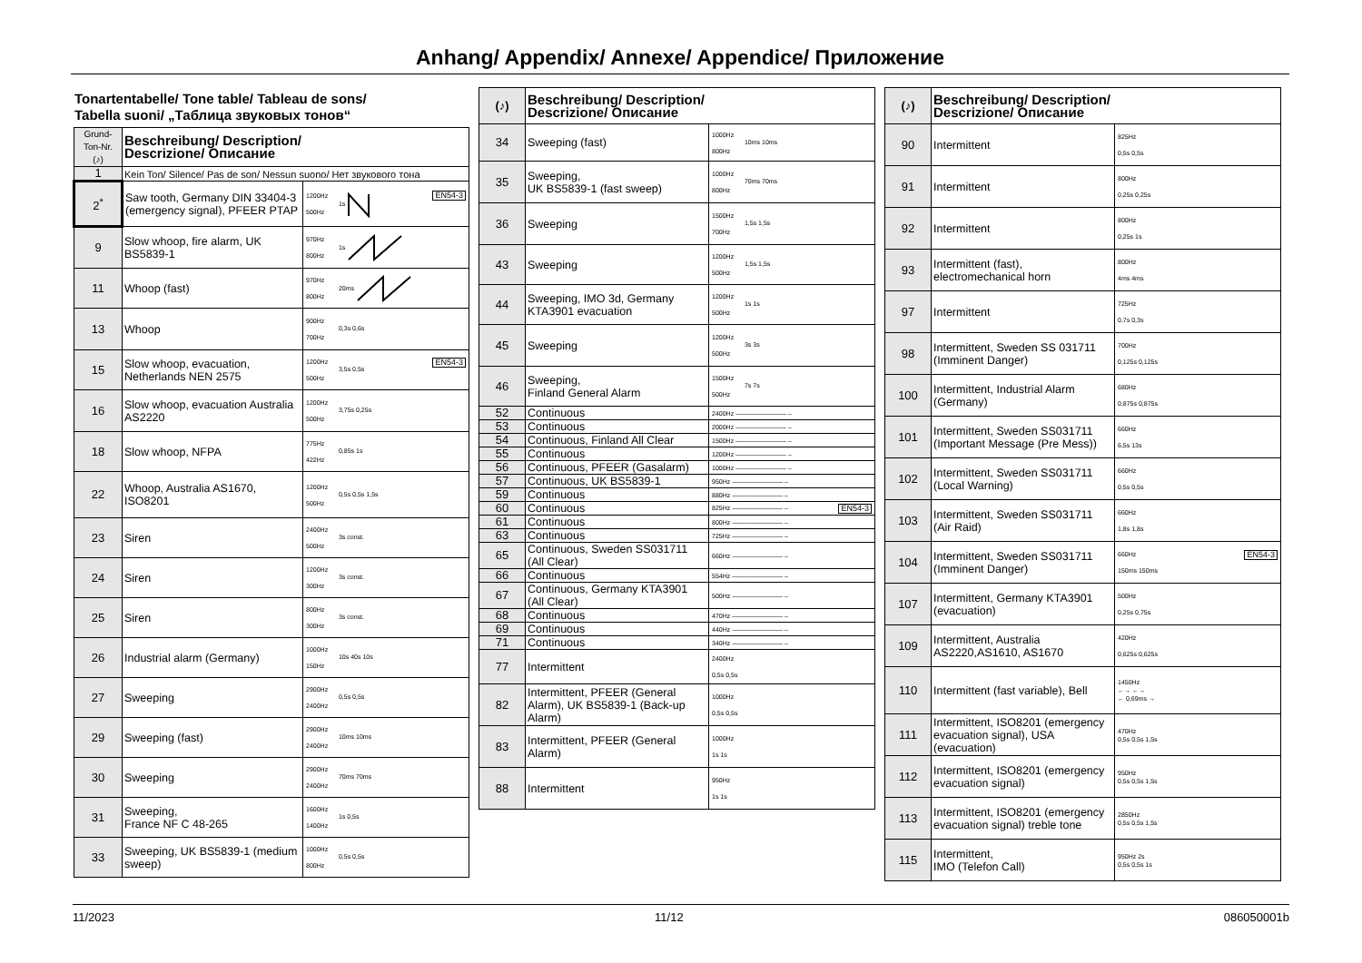Anhang/ Appendix/ Annexe/ Appendice/ Приложение
Tonartentabelle/ Tone table/ Tableau de sons/
Tabella suoni/ „Таблица звуковых тонов“
| Grund- Ton-Nr. (♪) | Beschreibung/ Description/ Descrizione/ Описание | |
| --- | --- | --- |
| 1 | Kein Ton/ Silence/ Pas de son/ Nessun suono/ Нет звукового тона | |
| 2<sup>*</sup> | Saw tooth, Germany DIN 33404-3 (emergency signal), PFEER PTAP | EN54-3 1200Hz 500Hz 1s |
| 9 | Slow whoop, fire alarm, UK BS5839-1 | 970Hz 800Hz 1s |
| 11 | Whoop (fast) | 970Hz 800Hz 20ms |
| 13 | Whoop | 900Hz 700Hz 0,3s 0,6s |
| 15 | Slow whoop, evacuation, Netherlands NEN 2575 | EN54-3 1200Hz 500Hz 3,5s 0,5s |
| 16 | Slow whoop, evacuation Australia AS2220 | 1200Hz 500Hz 3,75s 0,25s |
| 18 | Slow whoop, NFPA | 775Hz 422Hz 0,85s 1s |
| 22 | Whoop, Australia AS1670, ISO8201 | 1200Hz 500Hz 0,5s 0,5s 1,5s |
| 23 | Siren | 2400Hz 500Hz 3s const. |
| 24 | Siren | 1200Hz 300Hz 3s const. |
| 25 | Siren | 800Hz 300Hz 3s const. |
| 26 | Industrial alarm (Germany) | 1000Hz 150Hz 10s 40s 10s |
| 27 | Sweeping | 2900Hz 2400Hz 0,5s 0,5s |
| 29 | Sweeping (fast) | 2900Hz 2400Hz 10ms 10ms |
| 30 | Sweeping | 2900Hz 2400Hz 70ms 70ms |
| 31 | Sweeping, France NF C 48-265 | 1600Hz 1400Hz 1s 0,5s |
| 33 | Sweeping, UK BS5839-1 (medium sweep) | 1000Hz 800Hz 0,5s 0,5s |
| (♪) | Beschreibung/ Description/ Descrizione/ Описание | |
| --- | --- | --- |
| 34 | Sweeping (fast) | 1000Hz 800Hz 10ms 10ms |
| 35 | Sweeping, UK BS5839-1 (fast sweep) | 1000Hz 800Hz 70ms 70ms |
| 36 | Sweeping | 1500Hz 700Hz 1,5s 1,5s |
| 43 | Sweeping | 1200Hz 500Hz 1,5s 1,5s |
| 44 | Sweeping, IMO 3d, Germany KTA3901 evacuation | 1200Hz 500Hz 1s 1s |
| 45 | Sweeping | 1200Hz 500Hz 3s 3s |
| 46 | Sweeping, Finland General Alarm | 1500Hz 500Hz 7s 7s |
| 52 | Continuous | 2400Hz ———————— – |
| 53 | Continuous | 2000Hz ———————— – |
| 54 | Continuous, Finland All Clear | 1500Hz ———————— – |
| 55 | Continuous | 1200Hz ———————— – |
| 56 | Continuous, PFEER (Gasalarm) | 1000Hz ———————— – |
| 57 | Continuous, UK BS5839-1 | 950Hz ———————— – |
| 59 | Continuous | 880Hz ———————— – |
| 60 | Continuous | EN54-3 825Hz ———————— – |
| 61 | Continuous | 800Hz ———————— – |
| 63 | Continuous | 725Hz ———————— – |
| 65 | Continuous, Sweden SS031711 (All Clear) | 660Hz ———————— – |
| 66 | Continuous | 554Hz ———————— – |
| 67 | Continuous, Germany KTA3901 (All Clear) | 500Hz ———————— – |
| 68 | Continuous | 470Hz ———————— – |
| 69 | Continuous | 440Hz ———————— – |
| 71 | Continuous | 340Hz ———————— – |
| 77 | Intermittent | 2400Hz 0,5s 0,5s |
| 82 | Intermittent, PFEER (General Alarm), UK BS5839-1 (Back-up Alarm) | 1000Hz 0,5s 0,5s |
| 83 | Intermittent, PFEER (General Alarm) | 1000Hz 1s 1s |
| 88 | Intermittent | 950Hz 1s 1s |
| (♪) | Beschreibung/ Description/ Descrizione/ Описание | |
| --- | --- | --- |
| 90 | Intermittent | 825Hz 0,5s 0,5s |
| 91 | Intermittent | 800Hz 0,25s 0,25s |
| 92 | Intermittent | 800Hz 0,25s 1s |
| 93 | Intermittent (fast), electromechanical horn | 800Hz 4ms 4ms |
| 97 | Intermittent | 725Hz 0,7s 0,3s |
| 98 | Intermittent, Sweden SS 031711 (Imminent Danger) | 700Hz 0,125s 0,125s |
| 100 | Intermittent, Industrial Alarm (Germany) | 680Hz 0,875s 0,875s |
| 101 | Intermittent, Sweden SS031711 (Important Message (Pre Mess)) | 660Hz 6,5s 13s |
| 102 | Intermittent, Sweden SS031711 (Local Warning) | 660Hz 0,5s 0,5s |
| 103 | Intermittent, Sweden SS031711 (Air Raid) | 660Hz 1,8s 1,8s |
| 104 | Intermittent, Sweden SS031711 (Imminent Danger) | EN54-3 660Hz 150ms 150ms |
| 107 | Intermittent, Germany KTA3901 (evacuation) | 500Hz 0,25s 0,75s |
| 109 | Intermittent, Australia AS2220,AS1610, AS1670 | 420Hz 0,625s 0,625s |
| 110 | Intermittent (fast variable), Bell | 1450Hz ←→ ←→ ← 0,69ms → |
| 111 | Intermittent, ISO8201 (emergency evacuation signal), USA (evacuation) | 470Hz 0,5s 0,5s 1,5s |
| 112 | Intermittent, ISO8201 (emergency evacuation signal) | 950Hz 0,5s 0,5s 1,5s |
| 113 | Intermittent, ISO8201 (emergency evacuation signal) treble tone | 2850Hz 0,5s 0,5s 1,5s |
| 115 | Intermittent, IMO (Telefon Call) | 950Hz 2s 0,5s 0,5s 1s |
11/2023 11/12 086050001b